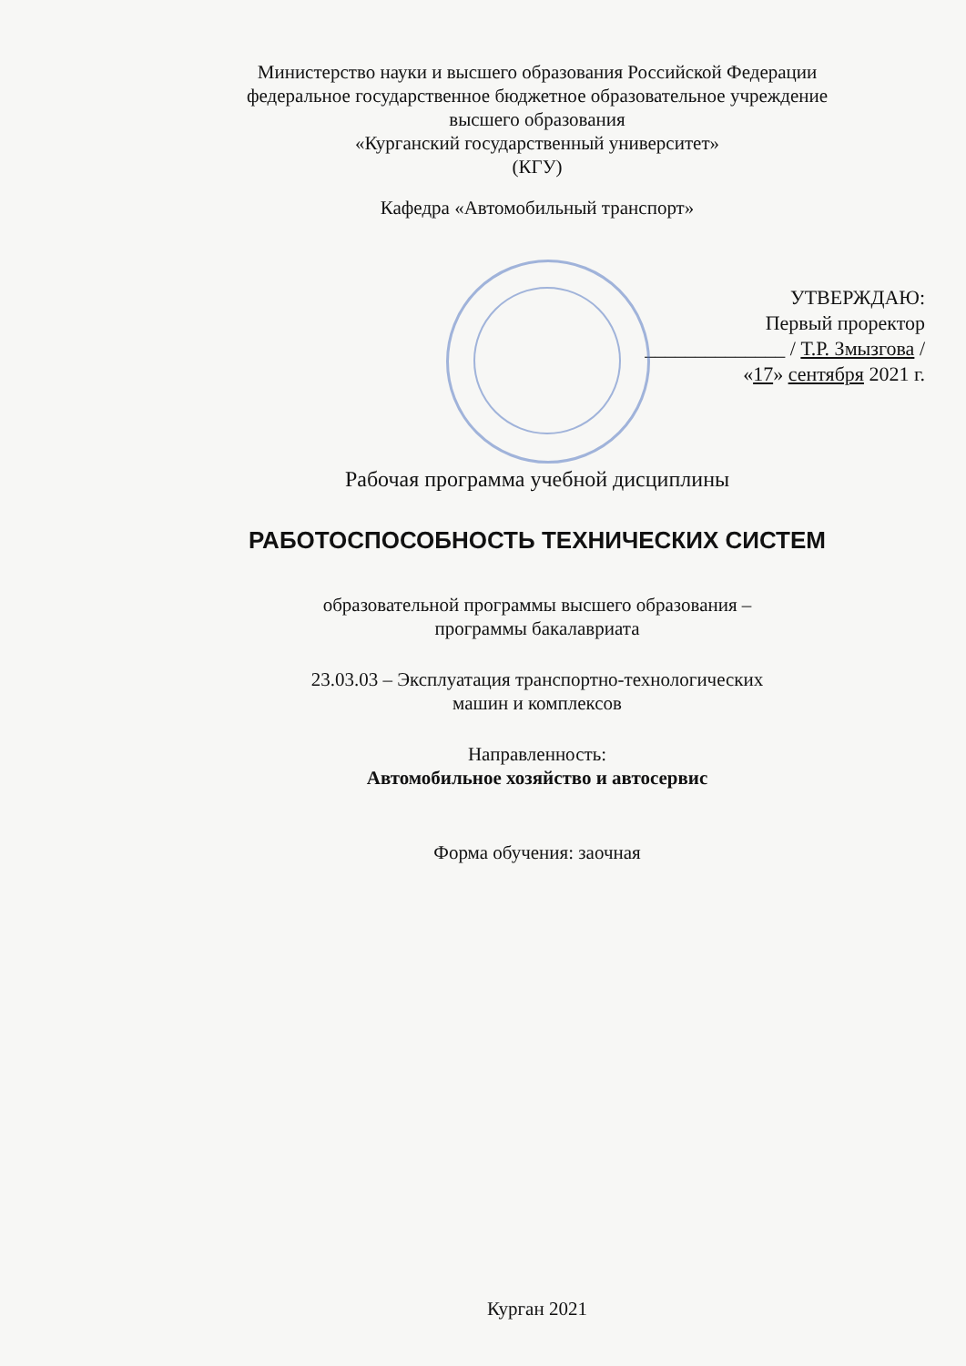Министерство науки и высшего образования Российской Федерации
федеральное государственное бюджетное образовательное учреждение
высшего образования
«Курганский государственный университет»
(КГУ)
Кафедра «Автомобильный транспорт»
УТВЕРЖДАЮ:
Первый проректор
______________ / Т.Р. Змызгова /
«17» сентября 2021 г.
Рабочая программа учебной дисциплины
РАБОТОСПОСОБНОСТЬ ТЕХНИЧЕСКИХ СИСТЕМ
образовательной программы высшего образования –
программы бакалавриата
23.03.03 – Эксплуатация транспортно-технологических
машин и комплексов
Направленность:
Автомобильное хозяйство и автосервис
Форма обучения: заочная
Курган 2021